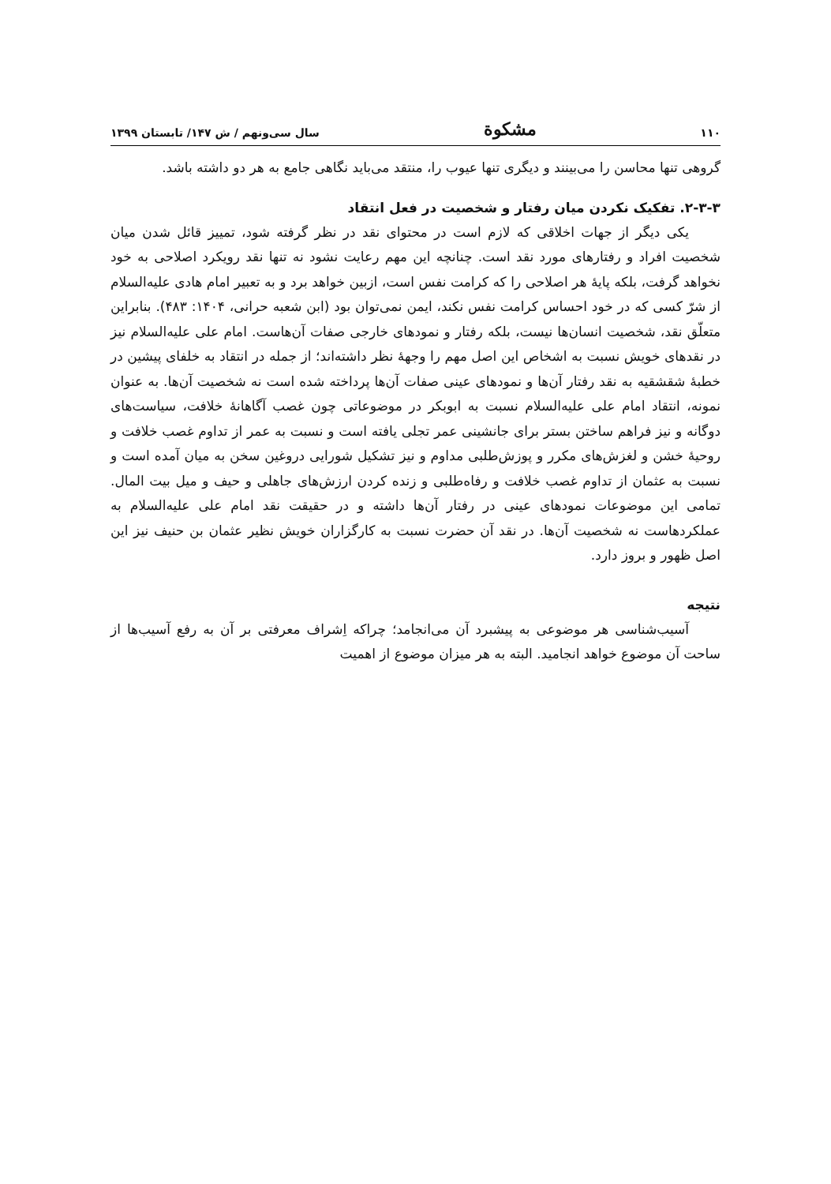۱۱۰ مشکوة سال سی‌ونهم / ش ۱۴۷/ تابستان ۱۳۹۹
گروهی تنها محاسن را می‌بینند و دیگری تنها عیوب را، منتقد می‌باید نگاهی جامع به هر دو داشته باشد.
۲-۳-۳. تفکیک نکردن میان رفتار و شخصیت در فعل انتقاد
یکی دیگر از جهات اخلاقی که لازم است در محتوای نقد در نظر گرفته شود، تمییز قائل شدن میان شخصیت افراد و رفتارهای مورد نقد است. چنانچه این مهم رعایت نشود نه تنها نقد رویکرد اصلاحی به خود نخواهد گرفت، بلکه پایهٔ هر اصلاحی را که کرامت نفس است، ازبین خواهد برد و به تعبیر امام هادی علیه‌السلام از شرّ کسی که در خود احساس کرامت نفس نکند، ایمن نمی‌توان بود (ابن شعبه حرانی، ۱۴۰۴: ۴۸۳). بنابراین متعلّق نقد، شخصیت انسان‌ها نیست، بلکه رفتار و نمودهای خارجی صفات آن‌هاست. امام علی علیه‌السلام نیز در نقدهای خویش نسبت به اشخاص این اصل مهم را وجههٔ نظر داشته‌اند؛ از جمله در انتقاد به خلفای پیشین در خطبهٔ شقشقیه به نقد رفتار آن‌ها و نمودهای عینی صفات آن‌ها پرداخته شده است نه شخصیت آن‌ها. به عنوان نمونه، انتقاد امام علی علیه‌السلام نسبت به ابوبکر در موضوعاتی چون غصب آگاهانهٔ خلافت، سیاست‌های دوگانه و نیز فراهم ساختن بستر برای جانشینی عمر تجلی یافته است و نسبت به عمر از تداوم غصب خلافت و روحیهٔ خشن و لغزش‌های مکرر و پوزش‌طلبی مداوم و نیز تشکیل شورایی دروغین سخن به میان آمده است و نسبت به عثمان از تداوم غصب خلافت و رفاه‌طلبی و زنده کردن ارزش‌های جاهلی و حیف و میل بیت المال. تمامی این موضوعات نمودهای عینی در رفتار آن‌ها داشته و در حقیقت نقد امام علی علیه‌السلام به عملکردهاست نه شخصیت آن‌ها. در نقد آن حضرت نسبت به کارگزاران خویش نظیر عثمان بن حنیف نیز این اصل ظهور و بروز دارد.
نتیجه
آسیب‌شناسی هر موضوعی به پیشبرد آن می‌انجامد؛ چراکه اِشراف معرفتی بر آن به رفع آسیب‌ها از ساحت آن موضوع خواهد انجامید. البته به هر میزان موضوع از اهمیت